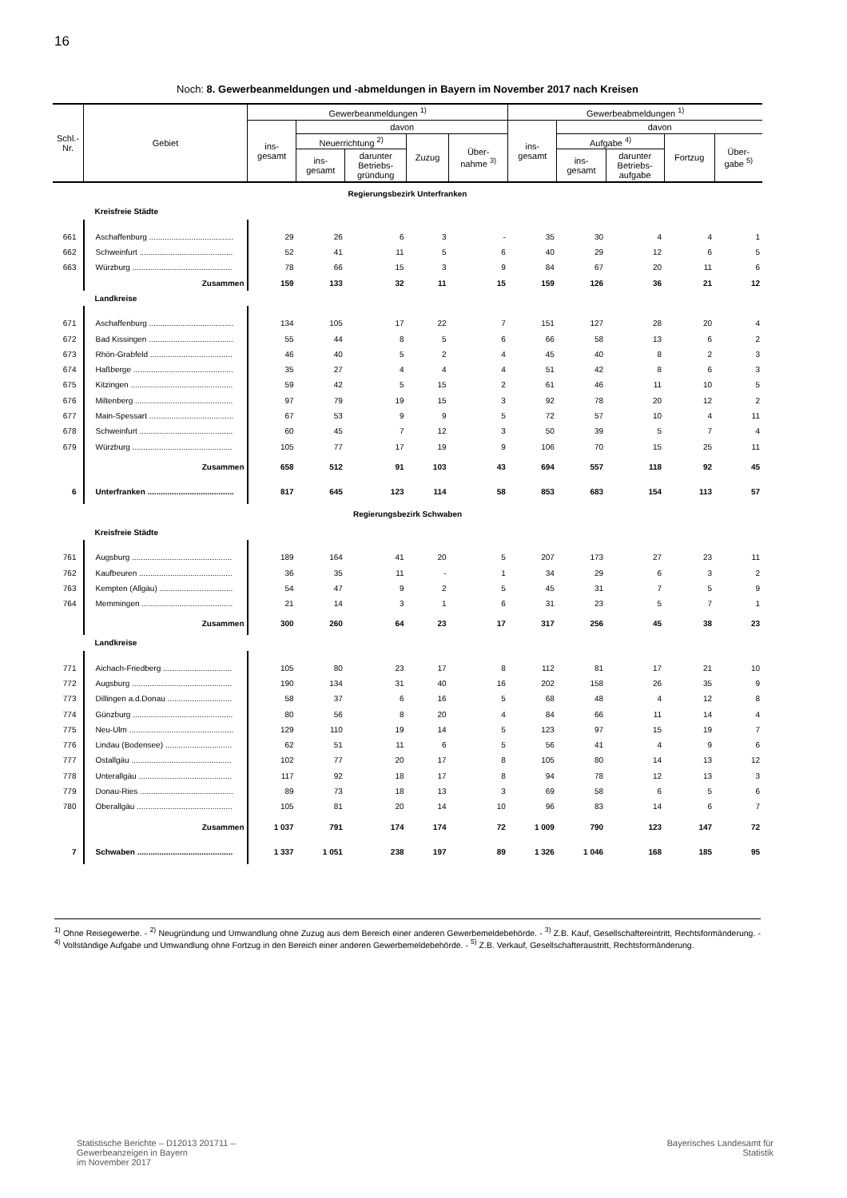16
Noch: 8. Gewerbeanmeldungen und -abmeldungen in Bayern im November 2017 nach Kreisen
| Schl.- Nr. | Gebiet | Gewerbeanmeldungen <sup>1)</sup> | | | | | Gewerbeabmeldungen <sup>1)</sup> | | | | |
| --- | --- | --- | --- | --- | --- | --- | --- | --- | --- | --- | --- |
| | | ins- gesamt | davon | | | | ins- gesamt | davon | | | |
| | | | Neuerrichtung <sup>2)</sup> | | Zuzug | Über- nahme <sup>3)</sup> | | Aufgabe <sup>4)</sup> | | Fortzug | Über- gabe <sup>5)</sup> |
| | | | ins- gesamt | darunter Betriebs- gründung | | | | ins- gesamt | darunter Betriebs- aufgabe | | |
| Regierungsbezirk Unterfranken | | | | | | | | | | | |
| | Kreisfreie Städte | | | | | | | | | | |
| 661 | Aschaffenburg ...................................... | 29 | 26 | 6 | 3 | - | 35 | 30 | 4 | 4 | 1 |
| 662 | Schweinfurt .......................................... | 52 | 41 | 11 | 5 | 6 | 40 | 29 | 12 | 6 | 5 |
| 663 | Würzburg ............................................. | 78 | 66 | 15 | 3 | 9 | 84 | 67 | 20 | 11 | 6 |
| | Zusammen | 159 | 133 | 32 | 11 | 15 | 159 | 126 | 36 | 21 | 12 |
| | Landkreise | | | | | | | | | | |
| 671 | Aschaffenburg ...................................... | 134 | 105 | 17 | 22 | 7 | 151 | 127 | 28 | 20 | 4 |
| 672 | Bad Kissingen ...................................... | 55 | 44 | 8 | 5 | 6 | 66 | 58 | 13 | 6 | 2 |
| 673 | Rhön-Grabfeld ..................................... | 46 | 40 | 5 | 2 | 4 | 45 | 40 | 8 | 2 | 3 |
| 674 | Haßberge ............................................. | 35 | 27 | 4 | 4 | 4 | 51 | 42 | 8 | 6 | 3 |
| 675 | Kitzingen .............................................. | 59 | 42 | 5 | 15 | 2 | 61 | 46 | 11 | 10 | 5 |
| 676 | Miltenberg ............................................ | 97 | 79 | 19 | 15 | 3 | 92 | 78 | 20 | 12 | 2 |
| 677 | Main-Spessart ...................................... | 67 | 53 | 9 | 9 | 5 | 72 | 57 | 10 | 4 | 11 |
| 678 | Schweinfurt .......................................... | 60 | 45 | 7 | 12 | 3 | 50 | 39 | 5 | 7 | 4 |
| 679 | Würzburg ............................................. | 105 | 77 | 17 | 19 | 9 | 106 | 70 | 15 | 25 | 11 |
| | Zusammen | 658 | 512 | 91 | 103 | 43 | 694 | 557 | 118 | 92 | 45 |
| 6 | Unterfranken ....................................... | 817 | 645 | 123 | 114 | 58 | 853 | 683 | 154 | 113 | 57 |
| Regierungsbezirk Schwaben | | | | | | | | | | | |
| | Kreisfreie Städte | | | | | | | | | | |
| 761 | Augsburg ............................................. | 189 | 164 | 41 | 20 | 5 | 207 | 173 | 27 | 23 | 11 |
| 762 | Kaufbeuren .......................................... | 36 | 35 | 11 | - | 1 | 34 | 29 | 6 | 3 | 2 |
| 763 | Kempten (Allgäu) ................................. | 54 | 47 | 9 | 2 | 5 | 45 | 31 | 7 | 5 | 9 |
| 764 | Memmingen ......................................... | 21 | 14 | 3 | 1 | 6 | 31 | 23 | 5 | 7 | 1 |
| | Zusammen | 300 | 260 | 64 | 23 | 17 | 317 | 256 | 45 | 38 | 23 |
| | Landkreise | | | | | | | | | | |
| 771 | Aichach-Friedberg ............................... | 105 | 80 | 23 | 17 | 8 | 112 | 81 | 17 | 21 | 10 |
| 772 | Augsburg ............................................. | 190 | 134 | 31 | 40 | 16 | 202 | 158 | 26 | 35 | 9 |
| 773 | Dillingen a.d.Donau ............................. | 58 | 37 | 6 | 16 | 5 | 68 | 48 | 4 | 12 | 8 |
| 774 | Günzburg ............................................. | 80 | 56 | 8 | 20 | 4 | 84 | 66 | 11 | 14 | 4 |
| 775 | Neu-Ulm ............................................... | 129 | 110 | 19 | 14 | 5 | 123 | 97 | 15 | 19 | 7 |
| 776 | Lindau (Bodensee) .............................. | 62 | 51 | 11 | 6 | 5 | 56 | 41 | 4 | 9 | 6 |
| 777 | Ostallgäu ............................................. | 102 | 77 | 20 | 17 | 8 | 105 | 80 | 14 | 13 | 12 |
| 778 | Unterallgäu .......................................... | 117 | 92 | 18 | 17 | 8 | 94 | 78 | 12 | 13 | 3 |
| 779 | Donau-Ries .......................................... | 89 | 73 | 18 | 13 | 3 | 69 | 58 | 6 | 5 | 6 |
| 780 | Oberallgäu ........................................... | 105 | 81 | 20 | 14 | 10 | 96 | 83 | 14 | 6 | 7 |
| | Zusammen | 1 037 | 791 | 174 | 174 | 72 | 1 009 | 790 | 123 | 147 | 72 |
| 7 | Schwaben ........................................... | 1 337 | 1 051 | 238 | 197 | 89 | 1 326 | 1 046 | 168 | 185 | 95 |
<sup>1)</sup> Ohne Reisegewerbe. - <sup>2)</sup> Neugründung und Umwandlung ohne Zuzug aus dem Bereich einer anderen Gewerbemeldebehörde. - <sup>3)</sup> Z.B. Kauf, Gesellschaftereintritt, Rechtsformänderung. - <sup>4)</sup> Vollständige Aufgabe und Umwandlung ohne Fortzug in den Bereich einer anderen Gewerbemeldebehörde. - <sup>5)</sup> Z.B. Verkauf, Gesellschafteraustritt, Rechtsformänderung.
Statistische Berichte – D12013 201711 –
Gewerbeanzeigen in Bayern
im November 2017
Bayerisches Landesamt für
Statistik